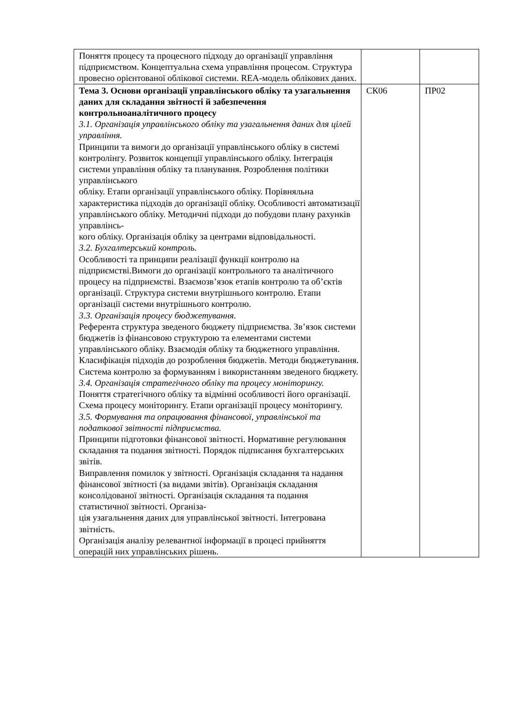| Поняття процесу та процесного підходу до організації управління підприємством. Концептуальна схема управління процесом. Структура провесно орієнтованої облікової системи. REA-модель облікових даних. | | |
| Тема 3. Основи організації управлінського обліку та узагальнення даних для складання звітності й забезпечення контрольноаналітичного процесу 3.1. Організація управлінського обліку та узагальнення даних для цілей управління. Принципи та вимоги до організації управлінського обліку в системі контролінгу. Розвиток концепції управлінського обліку. Інтеграція системи управління обліку та планування. Розроблення політики управлінського обліку. Етапи організації управлінського обліку. Порівняльна характеристика підходів до організації обліку. Особливості автоматизації управлінського обліку. Методичні підходи до побудови плану рахунків управлінсь- кого обліку. Організація обліку за центрами відповідальності. 3.2. Бухгалтерський контроль. Особливості та принципи реалізації функції контролю на підприємстві.Вимоги до організації контрольного та аналітичного процесу на підприємстві. Взаємозв’язок етапів контролю та об’єктів організації. Структура системи внутрішнього контролю. Етапи організації системи внутрішнього контролю. 3.3. Організація процесу бюджетування. Референта структура зведеного бюджету підприємства. Зв’язок системи бюджетів із фінансовою структурою та елементами системи управлінського обліку. Взаємодія обліку та бюджетного управління. Класифікація підходів до розроблення бюджетів. Методи бюджетування. Система контролю за формуванням і використанням зведеного бюджету. 3.4. Організація стратегічного обліку та процесу моніторингу. Поняття стратегічного обліку та відмінні особливості його організації. Схема процесу моніторингу. Етапи організації процесу моніторингу. 3.5. Формування та опрацювання фінансової, управлінської та податкової звітності підприємства. Принципи підготовки фінансової звітності. Нормативне регулювання складання та подання звітності. Порядок підписання бухгалтерських звітів. Виправлення помилок у звітності. Організація складання та надання фінансової звітності (за видами звітів). Організація складання консолідованої звітності. Організація складання та подання статистичної звітності. Організа- ція узагальнення даних для управлінської звітності. Інтегрована звітність. Організація аналізу релевантної інформації в процесі прийняття операцій них управлінських рішень. | СК06 | ПР02 |